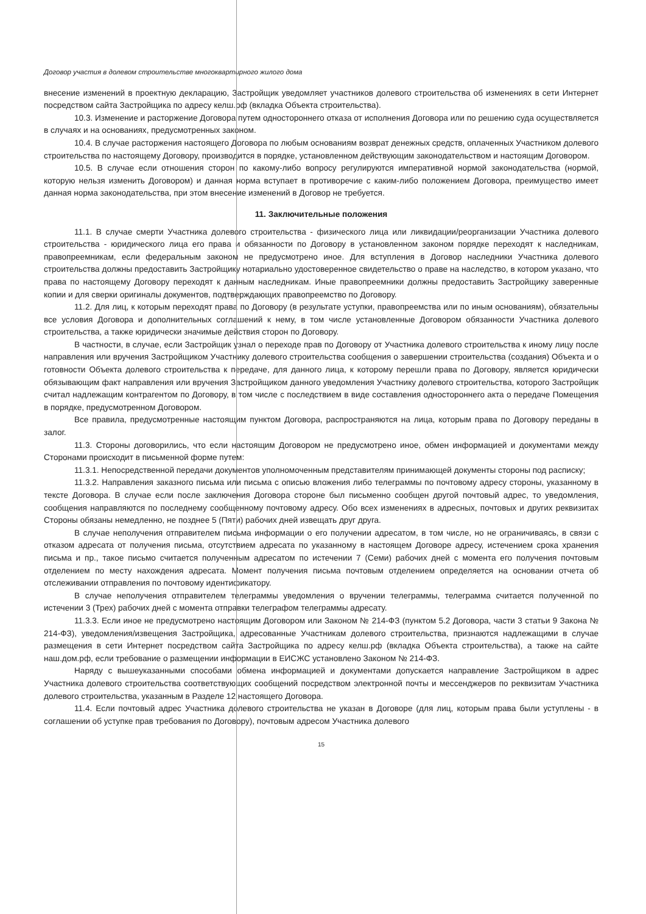Договор участия в долевом строительстве многоквартирного жилого дома
внесение изменений в проектную декларацию, Застройщик уведомляет участников долевого строительства об изменениях в сети Интернет посредством сайта Застройщика по адресу келш.рф (вкладка Объекта строительства).
10.3. Изменение и расторжение Договора путем одностороннего отказа от исполнения Договора или по решению суда осуществляется в случаях и на основаниях, предусмотренных законом.
10.4. В случае расторжения настоящего Договора по любым основаниям возврат денежных средств, оплаченных Участником долевого строительства по настоящему Договору, производится в порядке, установленном действующим законодательством и настоящим Договором.
10.5. В случае если отношения сторон по какому-либо вопросу регулируются императивной нормой законодательства (нормой, которую нельзя изменить Договором) и данная норма вступает в противоречие с каким-либо положением Договора, преимущество имеет данная норма законодательства, при этом внесение изменений в Договор не требуется.
11. Заключительные положения
11.1. В случае смерти Участника долевого строительства - физического лица или ликвидации/реорганизации Участника долевого строительства - юридического лица его права и обязанности по Договору в установленном законом порядке переходят к наследникам, правопреемникам, если федеральным законом не предусмотрено иное. Для вступления в Договор наследники Участника долевого строительства должны предоставить Застройщику нотариально удостоверенное свидетельство о праве на наследство, в котором указано, что права по настоящему Договору переходят к данным наследникам. Иные правопреемники должны предоставить Застройщику заверенные копии и для сверки оригиналы документов, подтверждающих правопреемство по Договору.
11.2. Для лиц, к которым переходят права по Договору (в результате уступки, правопреемства или по иным основаниям), обязательны все условия Договора и дополнительных соглашений к нему, в том числе установленные Договором обязанности Участника долевого строительства, а также юридически значимые действия сторон по Договору.
В частности, в случае, если Застройщик узнал о переходе прав по Договору от Участника долевого строительства к иному лицу после направления или вручения Застройщиком Участнику долевого строительства сообщения о завершении строительства (создания) Объекта и о готовности Объекта долевого строительства к передаче, для данного лица, к которому перешли права по Договору, является юридически обязывающим факт направления или вручения Застройщиком данного уведомления Участнику долевого строительства, которого Застройщик считал надлежащим контрагентом по Договору, в том числе с последствием в виде составления одностороннего акта о передаче Помещения в порядке, предусмотренном Договором.
Все правила, предусмотренные настоящим пунктом Договора, распространяются на лица, которым права по Договору переданы в залог.
11.3. Стороны договорились, что если настоящим Договором не предусмотрено иное, обмен информацией и документами между Сторонами происходит в письменной форме путем:
11.3.1. Непосредственной передачи документов уполномоченным представителям принимающей документы стороны под расписку;
11.3.2. Направления заказного письма или письма с описью вложения либо телеграммы по почтовому адресу стороны, указанному в тексте Договора. В случае если после заключения Договора стороне был письменно сообщен другой почтовый адрес, то уведомления, сообщения направляются по последнему сообщенному почтовому адресу. Обо всех изменениях в адресных, почтовых и других реквизитах Стороны обязаны немедленно, не позднее 5 (Пяти) рабочих дней извещать друг друга.
В случае неполучения отправителем письма информации о его получении адресатом, в том числе, но не ограничиваясь, в связи с отказом адресата от получения письма, отсутствием адресата по указанному в настоящем Договоре адресу, истечением срока хранения письма и пр., такое письмо считается полученным адресатом по истечении 7 (Семи) рабочих дней с момента его получения почтовым отделением по месту нахождения адресата. Момент получения письма почтовым отделением определяется на основании отчета об отслеживании отправления по почтовому идентификатору.
В случае неполучения отправителем телеграммы уведомления о вручении телеграммы, телеграмма считается полученной по истечении 3 (Трех) рабочих дней с момента отправки телеграфом телеграммы адресату.
11.3.3. Если иное не предусмотрено настоящим Договором или Законом № 214-ФЗ (пунктом 5.2 Договора, части 3 статьи 9 Закона № 214-ФЗ), уведомления/извещения Застройщика, адресованные Участникам долевого строительства, признаются надлежащими в случае размещения в сети Интернет посредством сайта Застройщика по адресу келш.рф (вкладка Объекта строительства), а также на сайте наш.дом.рф, если требование о размещении информации в ЕИСЖС установлено Законом № 214-ФЗ.
Наряду с вышеуказанными способами обмена информацией и документами допускается направление Застройщиком в адрес Участника долевого строительства соответствующих сообщений посредством электронной почты и мессенджеров по реквизитам Участника долевого строительства, указанным в Разделе 12 настоящего Договора.
11.4. Если почтовый адрес Участника долевого строительства не указан в Договоре (для лиц, которым права были уступлены - в соглашении об уступке прав требования по Договору), почтовым адресом Участника долевого
15